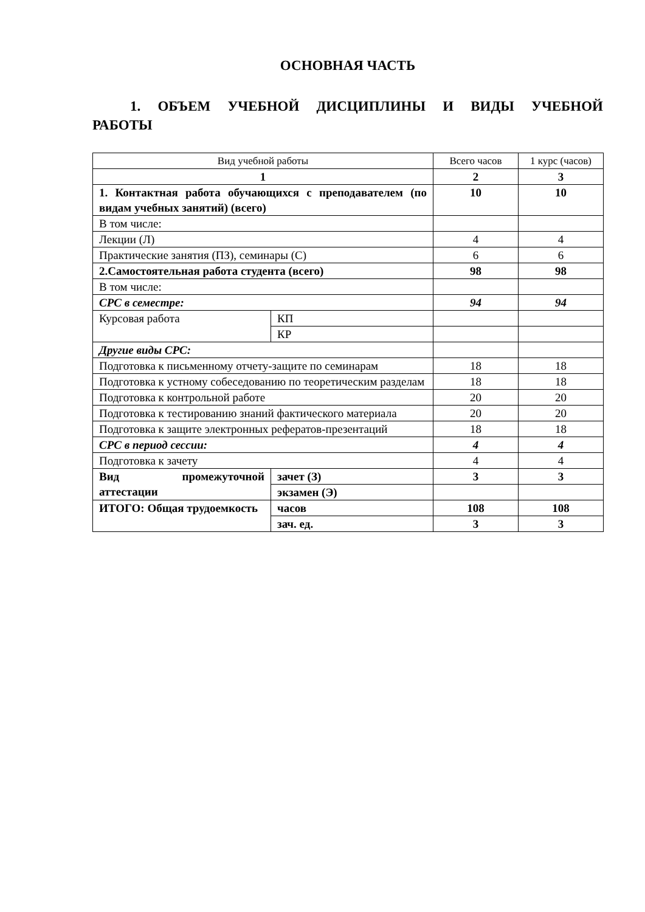ОСНОВНАЯ ЧАСТЬ
1. ОБЪЕМ УЧЕБНОЙ ДИСЦИПЛИНЫ И ВИДЫ УЧЕБНОЙ РАБОТЫ
| Вид учебной работы | | Всего часов | 1 курс (часов) |
| 1 | | 2 | 3 |
| 1. Контактная работа обучающихся с преподавателем (по видам учебных занятий) (всего) | | 10 | 10 |
| В том числе: | | | |
| Лекции (Л) | | 4 | 4 |
| Практические занятия (ПЗ), семинары (С) | | 6 | 6 |
| 2.Самостоятельная работа студента (всего) | | 98 | 98 |
| В том числе: | | | |
| СРС в семестре: | | 94 | 94 |
| Курсовая работа | КП | | |
| | КР | | |
| Другие виды СРС: | | | |
| Подготовка к письменному отчету-защите по семинарам | | 18 | 18 |
| Подготовка к устному собеседованию по теоретическим разделам | | 18 | 18 |
| Подготовка к контрольной работе | | 20 | 20 |
| Подготовка к тестированию знаний фактического материала | | 20 | 20 |
| Подготовка к защите электронных рефератов-презентаций | | 18 | 18 |
| СРС в период сессии: | | 4 | 4 |
| Подготовка к зачету | | 4 | 4 |
| Вид промежуточной аттестации | зачет (З) | 3 | 3 |
| | экзамен (Э) | | |
| ИТОГО: Общая трудоемкость | часов | 108 | 108 |
| | зач. ед. | 3 | 3 |